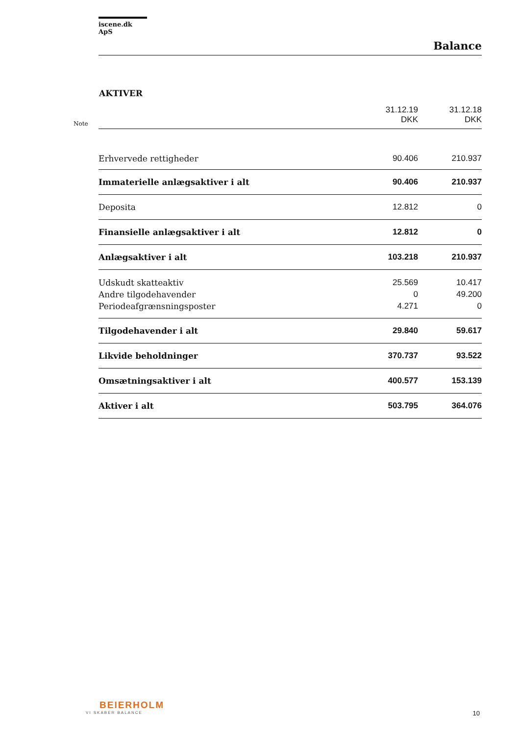iscene.dk ApS
Balance
AKTIVER
| Note | | 31.12.19 DKK | 31.12.18 DKK |
| | Erhvervede rettigheder | 90.406 | 210.937 |
| | Immaterielle anlægsaktiver i alt | 90.406 | 210.937 |
| | Deposita | 12.812 | 0 |
| | Finansielle anlægsaktiver i alt | 12.812 | 0 |
| | Anlægsaktiver i alt | 103.218 | 210.937 |
| | Udskudt skatteaktiv | 25.569 | 10.417 |
| | Andre tilgodehavender | 0 | 49.200 |
| | Periodeafgrænsningsposter | 4.271 | 0 |
| | Tilgodehavender i alt | 29.840 | 59.617 |
| | Likvide beholdninger | 370.737 | 93.522 |
| | Omsætningsaktiver i alt | 400.577 | 153.139 |
| | Aktiver i alt | 503.795 | 364.076 |
BEIERHOLM
VI SKABER BALANCE
10